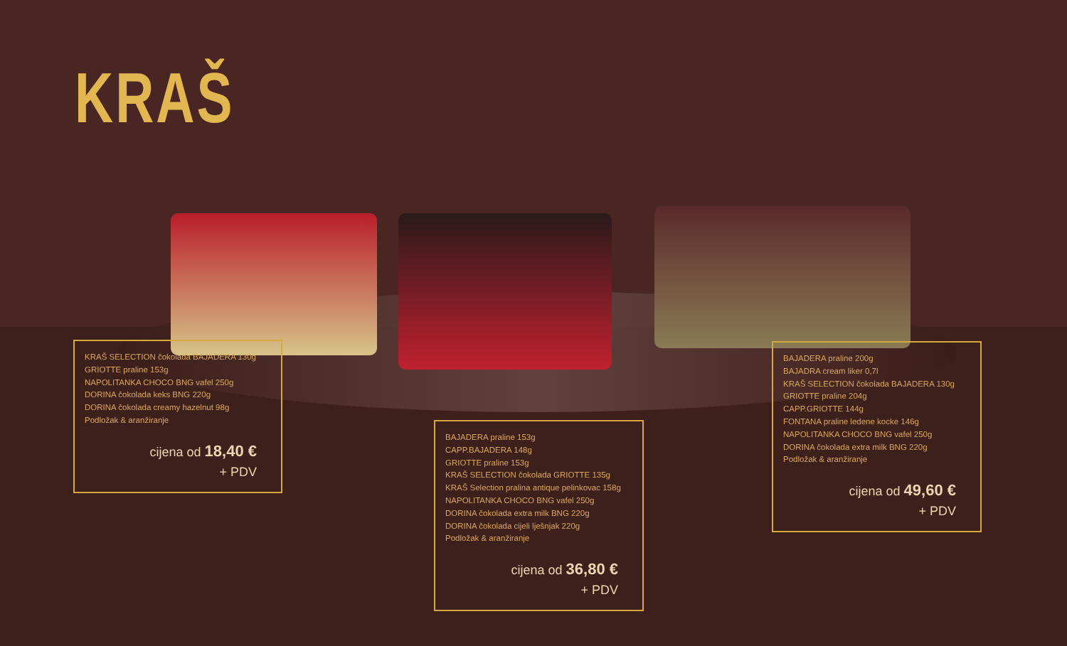KRAŠ
KRAŠ SELECTION čokolada BAJADERA 130g
GRIOTTE praline 153g
NAPOLITANKA CHOCO BNG vafel 250g
DORINA čokolada keks BNG 220g
DORINA čokolada creamy hazelnut 98g
Podložak & aranžiranje
cijena od 18,40 €
+ PDV
BAJADERA praline 153g
CAPP.BAJADERA 148g
GRIOTTE praline 153g
KRAŠ SELECTION čokolada GRIOTTE 135g
KRAŠ Selection pralina antique pelinkovac 158g
NAPOLITANKA CHOCO BNG vafel 250g
DORINA čokolada extra milk BNG 220g
DORINA čokolada cijeli lješnjak 220g
Podložak & aranžiranje
cijena od 36,80 €
+ PDV
BAJADERA praline 200g
BAJADRA cream liker 0,7l
KRAŠ SELECTION čokolada BAJADERA 130g
GRIOTTE praline 204g
CAPP.GRIOTTE 144g
FONTANA praline ledene kocke 146g
NAPOLITANKA CHOCO BNG vafel 250g
DORINA čokolada extra milk BNG 220g
Podložak & aranžiranje
cijena od 49,60 €
+ PDV